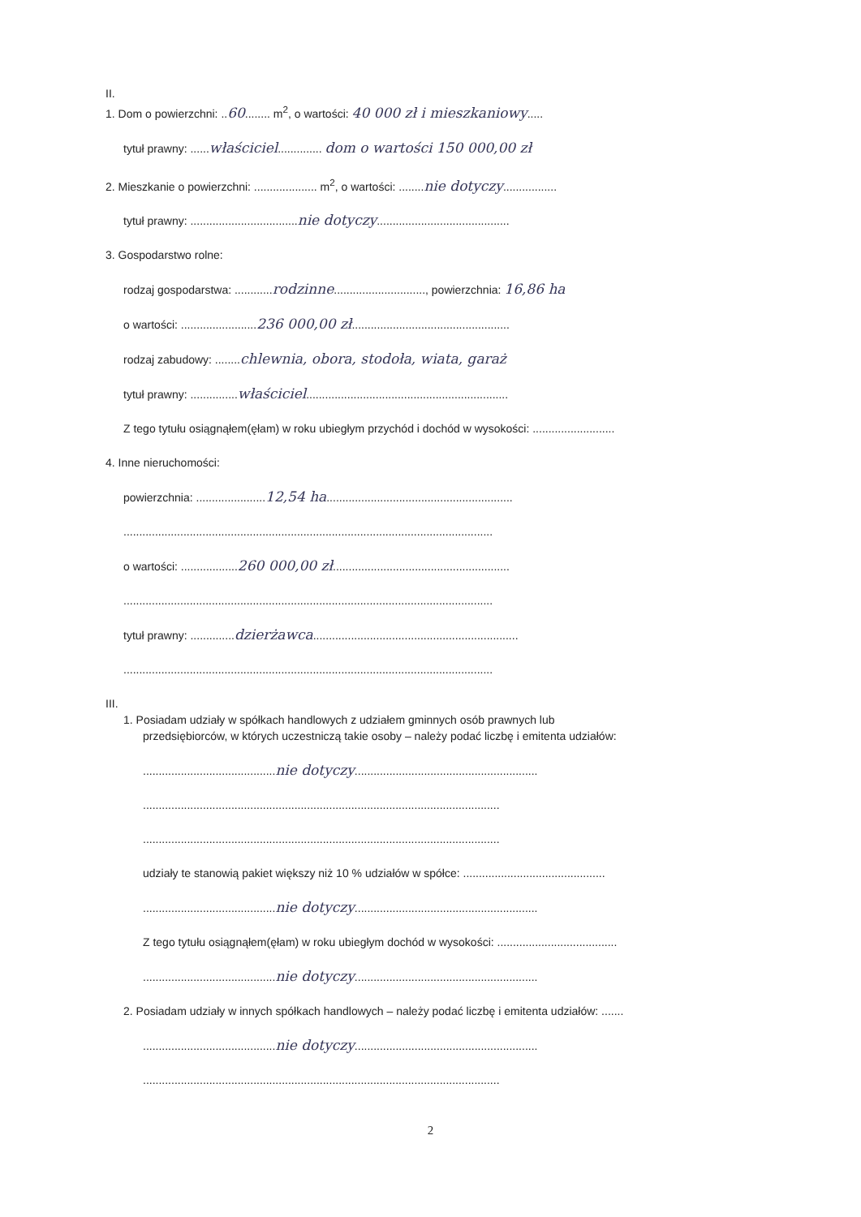II.
1. Dom o powierzchni: ..60........ m<sup>2</sup>, o wartości: 40 000 zł i mieszkaniowy.....
tytuł prawny: ......właściciel.............. dom o wartości 150 000,00 zł
2. Mieszkanie o powierzchni: .................... m<sup>2</sup>, o wartości: ........nie dotyczy.................
tytuł prawny: ..................................nie dotyczy..........................................
3. Gospodarstwo rolne:
rodzaj gospodarstwa: ............rodzinne............................., powierzchnia: 16,86 ha
o wartości: ........................236 000,00 zł..................................................
rodzaj zabudowy: ........chlewnia, obora, stodoła, wiata, garaż
tytuł prawny: ...............właściciel................................................................
Z tego tytułu osiągnąłem(ęłam) w roku ubiegłym przychód i dochód w wysokości: ..........................
4. Inne nieruchomości:
powierzchnia: ......................12,54 ha...........................................................
.....................................................................................................................
o wartości: ..................260 000,00 zł........................................................
.....................................................................................................................
tytuł prawny: ..............dzierżawca.................................................................
.....................................................................................................................
III.
1. Posiadam udziały w spółkach handlowych z udziałem gminnych osób prawnych lub
przedsiębiorców, w których uczestniczą takie osoby – należy podać liczbę i emitenta udziałów:
..........................................nie dotyczy..........................................................
.................................................................................................................
.................................................................................................................
udziały te stanowią pakiet większy niż 10 % udziałów w spółce: .............................................
..........................................nie dotyczy..........................................................
Z tego tytułu osiągnąłem(ęłam) w roku ubiegłym dochód w wysokości: ......................................
..........................................nie dotyczy..........................................................
2. Posiadam udziały w innych spółkach handlowych – należy podać liczbę i emitenta udziałów: .......
..........................................nie dotyczy..........................................................
.................................................................................................................
2